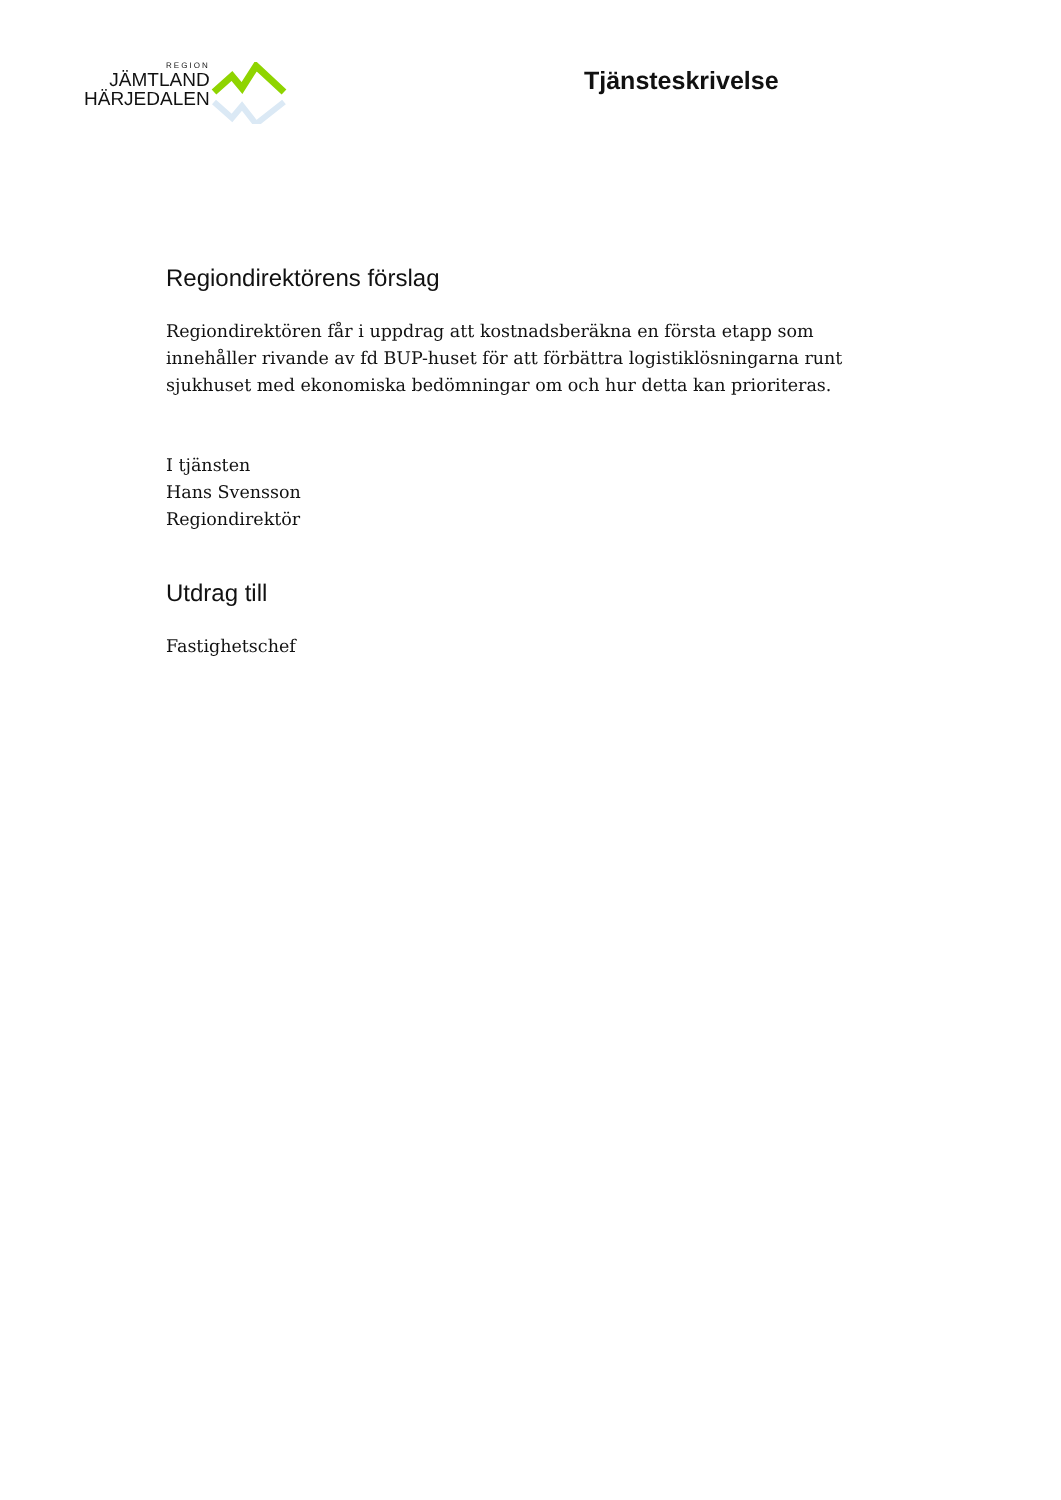REGION
JÄMTLAND
HÄRJEDALEN
Tjänsteskrivelse
Regiondirektörens förslag
Regiondirektören får i uppdrag att kostnadsberäkna en första etapp som innehåller rivande av fd BUP-huset för att förbättra logistiklösningarna runt sjukhuset med ekonomiska bedömningar om och hur detta kan prioriteras.
I tjänsten
Hans Svensson
Regiondirektör
Utdrag till
Fastighetschef